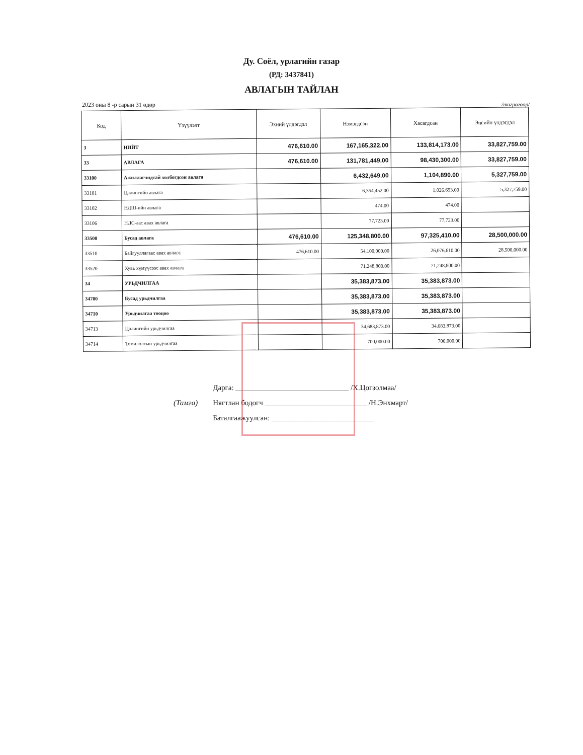Ду. Соёл, урлагийн газар
(РД: 3437841)
АВЛАГЫН ТАЙЛАН
2023 оны 8 -р сарын 31 өдөр /төгрөгөөр/
| Код | Үзүүлэлт | Эхний үлдэгдэл | Нэмэгдсэн | Хасагдсан | Эцсийн үлдэгдэл |
| --- | --- | --- | --- | --- | --- |
| 3 | НИЙТ | 476,610.00 | 167,165,322.00 | 133,814,173.00 | 33,827,759.00 |
| 33 | АВЛАГА | 476,610.00 | 131,781,449.00 | 98,430,300.00 | 33,827,759.00 |
| 33100 | Ажиллагчидтай холбогдсон авлага | | 6,432,649.00 | 1,104,890.00 | 5,327,759.00 |
| 33101 | Цалингийн авлага | | 6,354,452.00 | 1,026,693.00 | 5,327,759.00 |
| 33102 | НДШ-ийн авлага | | 474.00 | 474.00 | |
| 33106 | НДС-аас авах авлага | | 77,723.00 | 77,723.00 | |
| 33500 | Бусад авлага | 476,610.00 | 125,348,800.00 | 97,325,410.00 | 28,500,000.00 |
| 33510 | Байгууллагаас авах авлага | 476,610.00 | 54,100,000.00 | 26,076,610.00 | 28,500,000.00 |
| 33520 | Хувь хүмүүсээс авах авлага | | 71,248,800.00 | 71,248,800.00 | |
| 34 | УРЬДЧИЛГАА | | 35,383,873.00 | 35,383,873.00 | |
| 34700 | Бусад урьдчилгаа | | 35,383,873.00 | 35,383,873.00 | |
| 34710 | Урьдчилгаа тооцоо | | 35,383,873.00 | 35,383,873.00 | |
| 34713 | Цалингийн урьдчилгаа | | 34,683,873.00 | 34,683,873.00 | |
| 34714 | Томилолтын урьдчилгаа | | 700,000.00 | 700,000.00 | |
(Тамга)
Дарга: ______________________________ /Х.Цогзолмаа/
Нягтлан бодогч ___________________________ /Н.Энхмарт/
Баталгаажуулсан: ___________________________